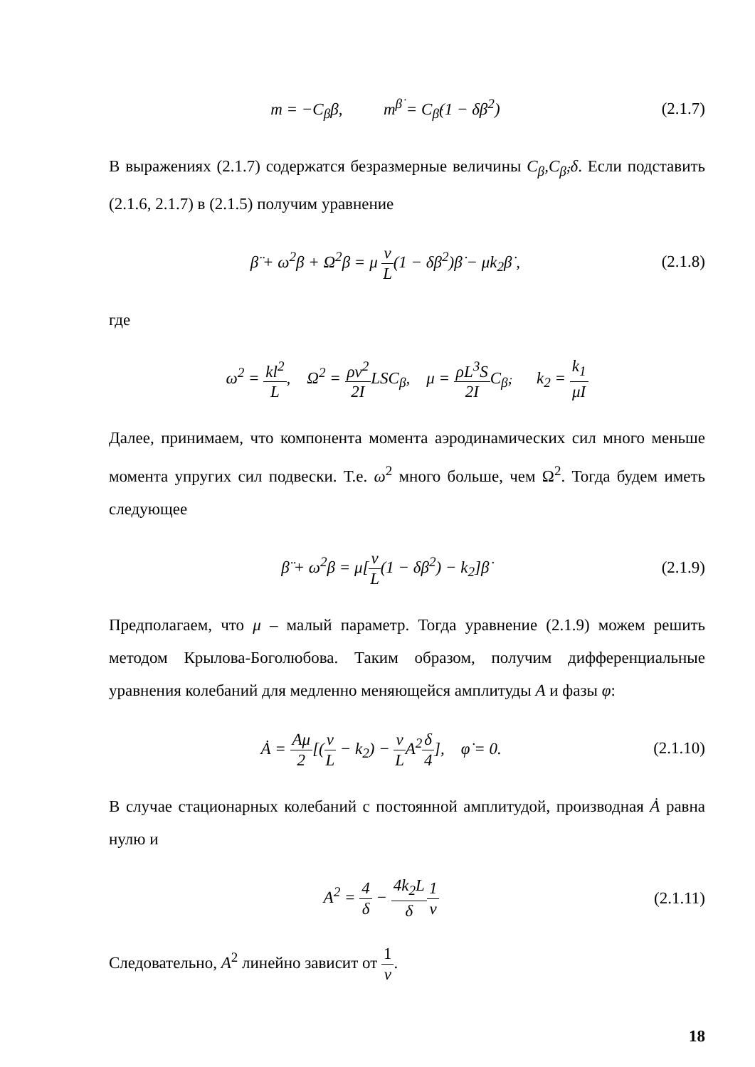m = −C<sub>β</sub>β, m<sup>β̇</sup> = C<sub>β̇</sub>(1 − δβ<sup>2</sup>)
(2.1.7)
В выражениях (2.1.7) содержатся безразмерные величины C<sub>β</sub>,C<sub>β̇</sub>,δ. Если подставить (2.1.6, 2.1.7) в (2.1.5) получим уравнение
β̈ + ω<sup>2</sup>β + Ω<sup>2</sup>β = μ v L(1 − δβ<sup>2</sup>)β̇ − μk<sub>2</sub>β̇ ,
(2.1.8)
где
ω<sup>2</sup> = kl<sup>2</sup> L, Ω<sup>2</sup> = ρv<sup>2</sup> 2ILSC<sub>β</sub>, μ = ρL<sup>3</sup>S 2IC<sub>β̇</sub>, k<sub>2</sub> = k<sub>1</sub> μI
Далее, принимаем, что компонента момента аэродинамических сил много меньше момента упругих сил подвески. Т.е. ω<sup>2</sup> много больше, чем Ω<sup>2</sup>. Тогда будем иметь следующее
β̈ + ω<sup>2</sup>β = μ[v L(1 − δβ<sup>2</sup>) − k<sub>2</sub>]β̇
(2.1.9)
Предполагаем, что μ – малый параметр. Тогда уравнение (2.1.9) можем решить методом Крылова-Боголюбова. Таким образом, получим дифференциальные уравнения колебаний для медленно меняющейся амплитуды A и фазы φ:
Ȧ = Aμ 2[(v L − k<sub>2</sub>) − v LA<sup>2</sup>δ 4], φ̇ = 0.
(2.1.10)
В случае стационарных колебаний с постоянной амплитудой, производная Ȧ равна нулю и
A<sup>2</sup> = 4 δ − 4k<sub>2</sub>L δ 1 v
(2.1.11)
Следовательно, A<sup>2</sup> линейно зависит от 1 v.
18